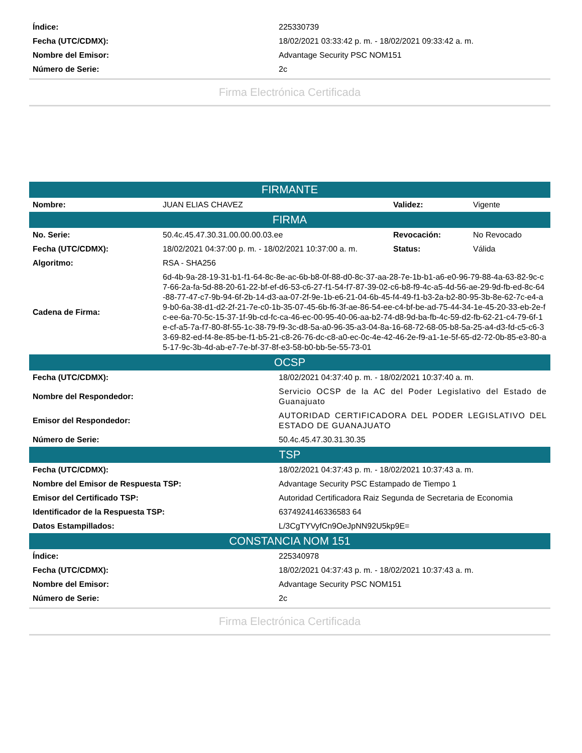| Índice: | 225330739 |
| Fecha (UTC/CDMX): | 18/02/2021 03:33:42 p. m. - 18/02/2021 09:33:42 a. m. |
| Nombre del Emisor: | Advantage Security PSC NOM151 |
| Número de Serie: | 2c |
Firma Electrónica Certificada
| FIRMANTE | | | |
| --- | --- | --- | --- |
| Nombre: | JUAN ELIAS CHAVEZ | Validez: | Vigente |
| FIRMA | | | |
| No. Serie: | 50.4c.45.47.30.31.00.00.00.03.ee | Revocación: | No Revocado |
| Fecha (UTC/CDMX): | 18/02/2021 04:37:00 p. m. - 18/02/2021 10:37:00 a. m. | Status: | Válida |
| Algoritmo: | RSA - SHA256 | | |
| Cadena de Firma: | 6d-4b-9a-28-19-31-b1-f1-64-8c-8e-ac-6b-b8-0f-88-d0-8c-37-aa-28-7e-1b-b1-a6-e0-96-79-88-4a-63-82-9c-c7-66-2a-fa-5d-88-20-61-22-bf-ef-d6-53-c6-27-f1-54-f7-87-39-02-c6-b8-f9-4c-a5-4d-56-ae-29-9d-fb-ed-8c-64-88-77-47-c7-9b-94-6f-2b-14-d3-aa-07-2f-9e-1b-e6-21-04-6b-45-f4-49-f1-b3-2a-b2-80-95-3b-8e-62-7c-e4-a9-b0-6a-38-d1-d2-2f-21-7e-c0-1b-35-07-45-6b-f6-3f-ae-86-54-ee-c4-bf-be-ad-75-44-34-1e-45-20-33-eb-2e-fc-ee-6a-70-5c-15-37-1f-9b-cd-fc-ca-46-ec-00-95-40-06-aa-b2-74-d8-9d-ba-fb-4c-59-d2-fb-62-21-c4-79-6f-1e-cf-a5-7a-f7-80-8f-55-1c-38-79-f9-3c-d8-5a-a0-96-35-a3-04-8a-16-68-72-68-05-b8-5a-25-a4-d3-fd-c5-c6-33-69-82-ed-f4-8e-85-be-f1-b5-21-c8-26-76-dc-c8-a0-ec-0c-4e-42-46-2e-f9-a1-1e-5f-65-d2-72-0b-85-e3-80-a5-17-9c-3b-4d-ab-e7-7e-bf-37-8f-e3-58-b0-bb-5e-55-73-01 | | |
| OCSP | |
| --- | --- |
| Fecha (UTC/CDMX): | 18/02/2021 04:37:40 p. m. - 18/02/2021 10:37:40 a. m. |
| Nombre del Respondedor: | Servicio OCSP de la AC del Poder Legislativo del Estado de Guanajuato |
| Emisor del Respondedor: | AUTORIDAD CERTIFICADORA DEL PODER LEGISLATIVO DEL ESTADO DE GUANAJUATO |
| Número de Serie: | 50.4c.45.47.30.31.30.35 |
| TSP | |
| Fecha (UTC/CDMX): | 18/02/2021 04:37:43 p. m. - 18/02/2021 10:37:43 a. m. |
| Nombre del Emisor de Respuesta TSP: | Advantage Security PSC Estampado de Tiempo 1 |
| Emisor del Certificado TSP: | Autoridad Certificadora Raiz Segunda de Secretaria de Economia |
| Identificador de la Respuesta TSP: | 6374924146336583 64 |
| Datos Estampillados: | L/3CgTYVyfCn9OeJpNN92U5kp9E= |
| CONSTANCIA NOM 151 | |
| Índice: | 225340978 |
| Fecha (UTC/CDMX): | 18/02/2021 04:37:43 p. m. - 18/02/2021 10:37:43 a. m. |
| Nombre del Emisor: | Advantage Security PSC NOM151 |
| Número de Serie: | 2c |
Firma Electrónica Certificada